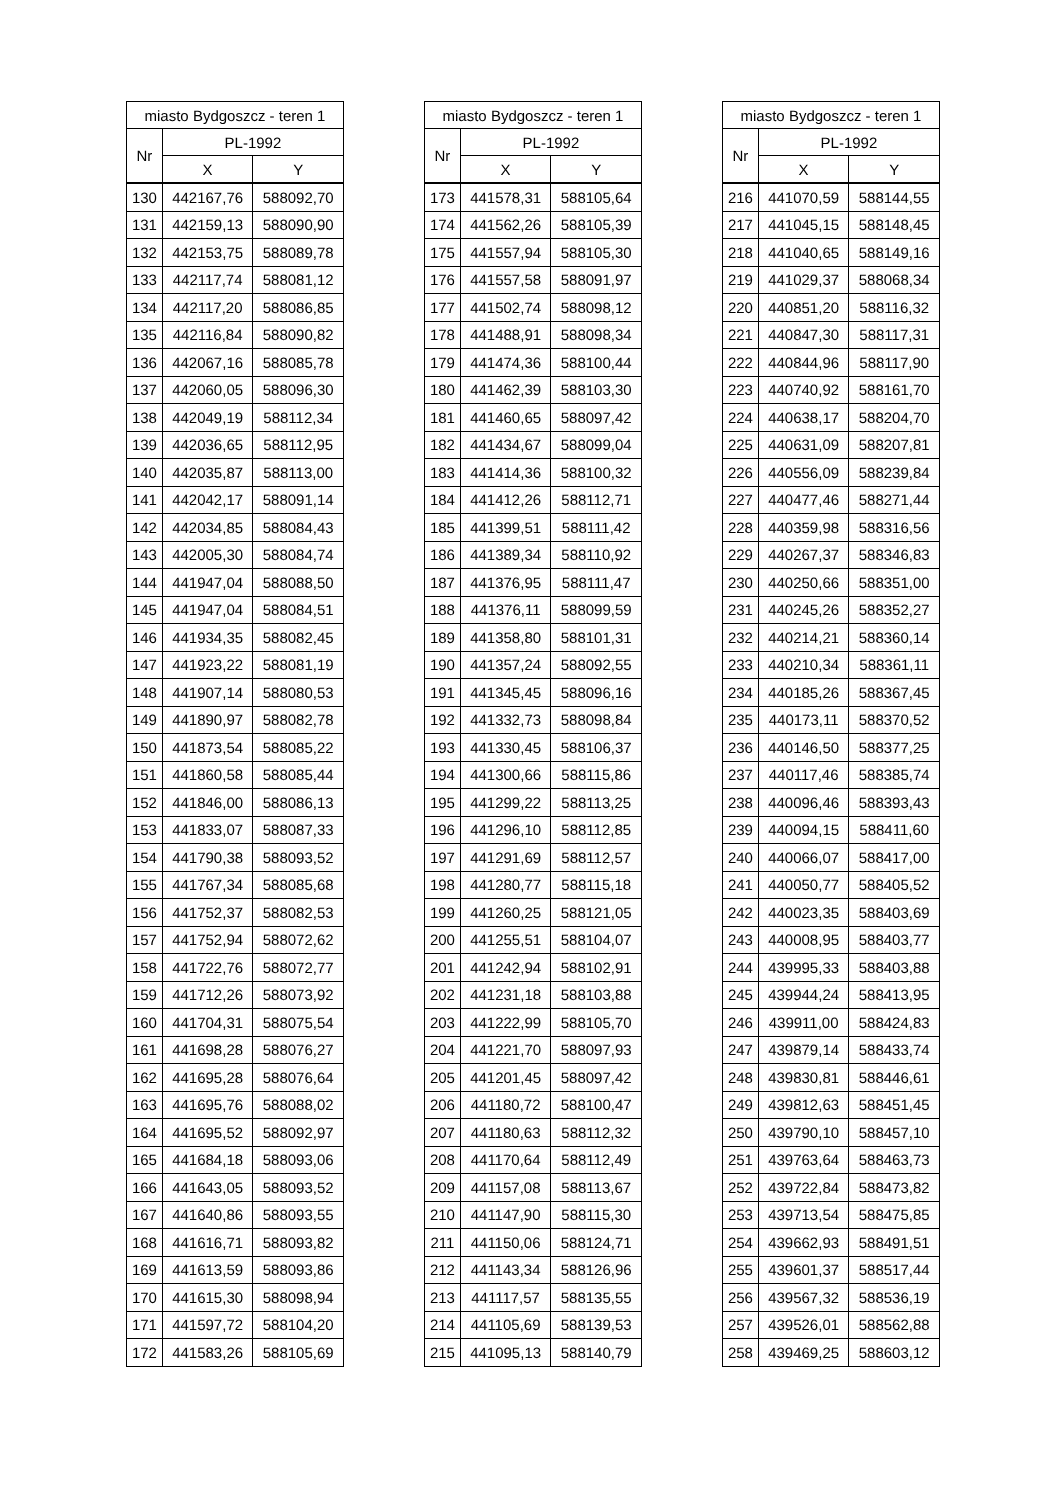| miasto Bydgoszcz - teren 1 | | |
| --- | --- | --- |
| Nr | PL-1992 | |
| | X | Y |
| 130 | 442167,76 | 588092,70 |
| 131 | 442159,13 | 588090,90 |
| 132 | 442153,75 | 588089,78 |
| 133 | 442117,74 | 588081,12 |
| 134 | 442117,20 | 588086,85 |
| 135 | 442116,84 | 588090,82 |
| 136 | 442067,16 | 588085,78 |
| 137 | 442060,05 | 588096,30 |
| 138 | 442049,19 | 588112,34 |
| 139 | 442036,65 | 588112,95 |
| 140 | 442035,87 | 588113,00 |
| 141 | 442042,17 | 588091,14 |
| 142 | 442034,85 | 588084,43 |
| 143 | 442005,30 | 588084,74 |
| 144 | 441947,04 | 588088,50 |
| 145 | 441947,04 | 588084,51 |
| 146 | 441934,35 | 588082,45 |
| 147 | 441923,22 | 588081,19 |
| 148 | 441907,14 | 588080,53 |
| 149 | 441890,97 | 588082,78 |
| 150 | 441873,54 | 588085,22 |
| 151 | 441860,58 | 588085,44 |
| 152 | 441846,00 | 588086,13 |
| 153 | 441833,07 | 588087,33 |
| 154 | 441790,38 | 588093,52 |
| 155 | 441767,34 | 588085,68 |
| 156 | 441752,37 | 588082,53 |
| 157 | 441752,94 | 588072,62 |
| 158 | 441722,76 | 588072,77 |
| 159 | 441712,26 | 588073,92 |
| 160 | 441704,31 | 588075,54 |
| 161 | 441698,28 | 588076,27 |
| 162 | 441695,28 | 588076,64 |
| 163 | 441695,76 | 588088,02 |
| 164 | 441695,52 | 588092,97 |
| 165 | 441684,18 | 588093,06 |
| 166 | 441643,05 | 588093,52 |
| 167 | 441640,86 | 588093,55 |
| 168 | 441616,71 | 588093,82 |
| 169 | 441613,59 | 588093,86 |
| 170 | 441615,30 | 588098,94 |
| 171 | 441597,72 | 588104,20 |
| 172 | 441583,26 | 588105,69 |
| miasto Bydgoszcz - teren 1 | | |
| --- | --- | --- |
| Nr | PL-1992 | |
| | X | Y |
| 173 | 441578,31 | 588105,64 |
| 174 | 441562,26 | 588105,39 |
| 175 | 441557,94 | 588105,30 |
| 176 | 441557,58 | 588091,97 |
| 177 | 441502,74 | 588098,12 |
| 178 | 441488,91 | 588098,34 |
| 179 | 441474,36 | 588100,44 |
| 180 | 441462,39 | 588103,30 |
| 181 | 441460,65 | 588097,42 |
| 182 | 441434,67 | 588099,04 |
| 183 | 441414,36 | 588100,32 |
| 184 | 441412,26 | 588112,71 |
| 185 | 441399,51 | 588111,42 |
| 186 | 441389,34 | 588110,92 |
| 187 | 441376,95 | 588111,47 |
| 188 | 441376,11 | 588099,59 |
| 189 | 441358,80 | 588101,31 |
| 190 | 441357,24 | 588092,55 |
| 191 | 441345,45 | 588096,16 |
| 192 | 441332,73 | 588098,84 |
| 193 | 441330,45 | 588106,37 |
| 194 | 441300,66 | 588115,86 |
| 195 | 441299,22 | 588113,25 |
| 196 | 441296,10 | 588112,85 |
| 197 | 441291,69 | 588112,57 |
| 198 | 441280,77 | 588115,18 |
| 199 | 441260,25 | 588121,05 |
| 200 | 441255,51 | 588104,07 |
| 201 | 441242,94 | 588102,91 |
| 202 | 441231,18 | 588103,88 |
| 203 | 441222,99 | 588105,70 |
| 204 | 441221,70 | 588097,93 |
| 205 | 441201,45 | 588097,42 |
| 206 | 441180,72 | 588100,47 |
| 207 | 441180,63 | 588112,32 |
| 208 | 441170,64 | 588112,49 |
| 209 | 441157,08 | 588113,67 |
| 210 | 441147,90 | 588115,30 |
| 211 | 441150,06 | 588124,71 |
| 212 | 441143,34 | 588126,96 |
| 213 | 441117,57 | 588135,55 |
| 214 | 441105,69 | 588139,53 |
| 215 | 441095,13 | 588140,79 |
| miasto Bydgoszcz - teren 1 | | |
| --- | --- | --- |
| Nr | PL-1992 | |
| | X | Y |
| 216 | 441070,59 | 588144,55 |
| 217 | 441045,15 | 588148,45 |
| 218 | 441040,65 | 588149,16 |
| 219 | 441029,37 | 588068,34 |
| 220 | 440851,20 | 588116,32 |
| 221 | 440847,30 | 588117,31 |
| 222 | 440844,96 | 588117,90 |
| 223 | 440740,92 | 588161,70 |
| 224 | 440638,17 | 588204,70 |
| 225 | 440631,09 | 588207,81 |
| 226 | 440556,09 | 588239,84 |
| 227 | 440477,46 | 588271,44 |
| 228 | 440359,98 | 588316,56 |
| 229 | 440267,37 | 588346,83 |
| 230 | 440250,66 | 588351,00 |
| 231 | 440245,26 | 588352,27 |
| 232 | 440214,21 | 588360,14 |
| 233 | 440210,34 | 588361,11 |
| 234 | 440185,26 | 588367,45 |
| 235 | 440173,11 | 588370,52 |
| 236 | 440146,50 | 588377,25 |
| 237 | 440117,46 | 588385,74 |
| 238 | 440096,46 | 588393,43 |
| 239 | 440094,15 | 588411,60 |
| 240 | 440066,07 | 588417,00 |
| 241 | 440050,77 | 588405,52 |
| 242 | 440023,35 | 588403,69 |
| 243 | 440008,95 | 588403,77 |
| 244 | 439995,33 | 588403,88 |
| 245 | 439944,24 | 588413,95 |
| 246 | 439911,00 | 588424,83 |
| 247 | 439879,14 | 588433,74 |
| 248 | 439830,81 | 588446,61 |
| 249 | 439812,63 | 588451,45 |
| 250 | 439790,10 | 588457,10 |
| 251 | 439763,64 | 588463,73 |
| 252 | 439722,84 | 588473,82 |
| 253 | 439713,54 | 588475,85 |
| 254 | 439662,93 | 588491,51 |
| 255 | 439601,37 | 588517,44 |
| 256 | 439567,32 | 588536,19 |
| 257 | 439526,01 | 588562,88 |
| 258 | 439469,25 | 588603,12 |